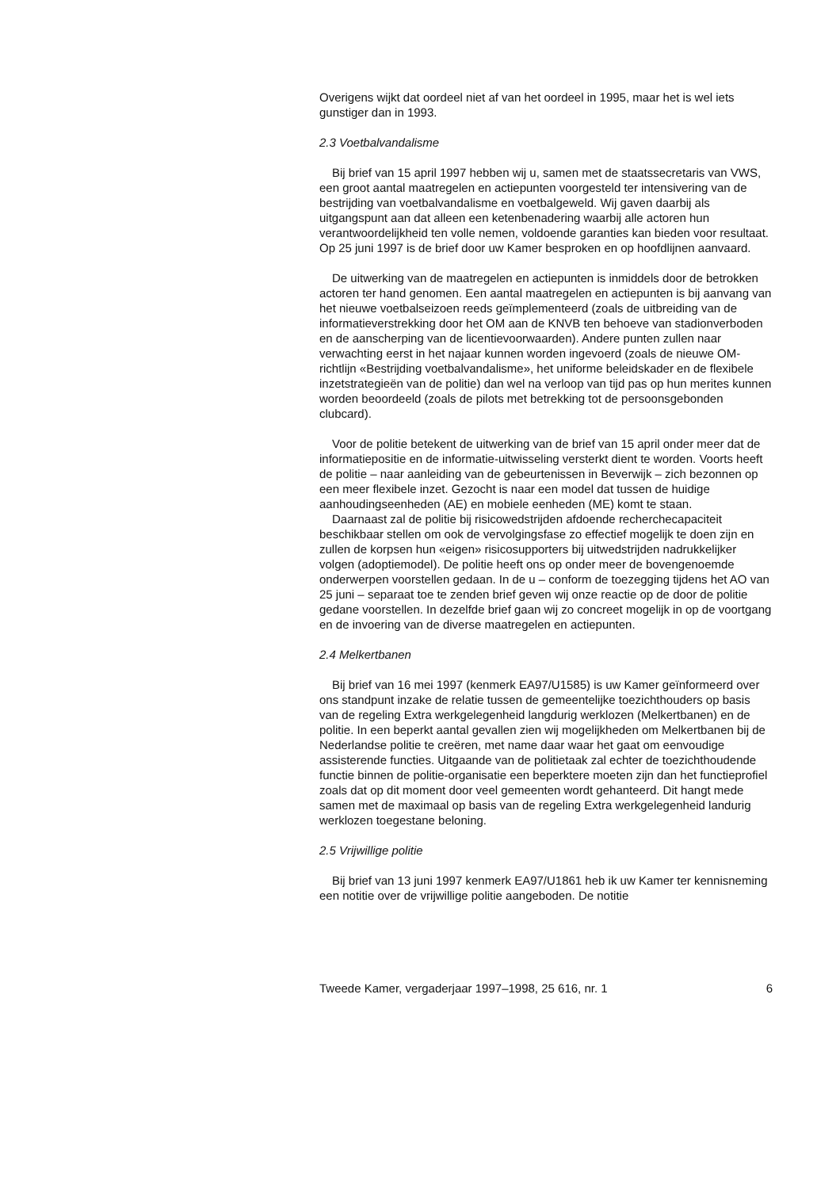Overigens wijkt dat oordeel niet af van het oordeel in 1995, maar het is wel iets gunstiger dan in 1993.
2.3 Voetbalvandalisme
Bij brief van 15 april 1997 hebben wij u, samen met de staatssecretaris van VWS, een groot aantal maatregelen en actiepunten voorgesteld ter intensivering van de bestrijding van voetbalvandalisme en voetbalgeweld. Wij gaven daarbij als uitgangspunt aan dat alleen een ketenbenadering waarbij alle actoren hun verantwoordelijkheid ten volle nemen, voldoende garanties kan bieden voor resultaat. Op 25 juni 1997 is de brief door uw Kamer besproken en op hoofdlijnen aanvaard.
De uitwerking van de maatregelen en actiepunten is inmiddels door de betrokken actoren ter hand genomen. Een aantal maatregelen en actiepunten is bij aanvang van het nieuwe voetbalseizoen reeds geïmplementeerd (zoals de uitbreiding van de informatieverstrekking door het OM aan de KNVB ten behoeve van stadionverboden en de aanscherping van de licentievoorwaarden). Andere punten zullen naar verwachting eerst in het najaar kunnen worden ingevoerd (zoals de nieuwe OM-richtlijn «Bestrijding voetbalvandalisme», het uniforme beleidskader en de flexibele inzetstrategieën van de politie) dan wel na verloop van tijd pas op hun merites kunnen worden beoordeeld (zoals de pilots met betrekking tot de persoonsgebonden clubcard).
Voor de politie betekent de uitwerking van de brief van 15 april onder meer dat de informatiepositie en de informatie-uitwisseling versterkt dient te worden. Voorts heeft de politie – naar aanleiding van de gebeurtenissen in Beverwijk – zich bezonnen op een meer flexibele inzet. Gezocht is naar een model dat tussen de huidige aanhoudingseenheden (AE) en mobiele eenheden (ME) komt te staan.
Daarnaast zal de politie bij risicowedstrijden afdoende recherchecapaciteit beschikbaar stellen om ook de vervolgingsfase zo effectief mogelijk te doen zijn en zullen de korpsen hun «eigen» risicosupporters bij uitwedstrijden nadrukkelijker volgen (adoptiemodel). De politie heeft ons op onder meer de bovengenoemde onderwerpen voorstellen gedaan. In de u – conform de toezegging tijdens het AO van 25 juni – separaat toe te zenden brief geven wij onze reactie op de door de politie gedane voorstellen. In dezelfde brief gaan wij zo concreet mogelijk in op de voortgang en de invoering van de diverse maatregelen en actiepunten.
2.4 Melkertbanen
Bij brief van 16 mei 1997 (kenmerk EA97/U1585) is uw Kamer geïnformeerd over ons standpunt inzake de relatie tussen de gemeentelijke toezichthouders op basis van de regeling Extra werkgelegenheid langdurig werklozen (Melkertbanen) en de politie. In een beperkt aantal gevallen zien wij mogelijkheden om Melkertbanen bij de Nederlandse politie te creëren, met name daar waar het gaat om eenvoudige assisterende functies. Uitgaande van de politietaak zal echter de toezichthoudende functie binnen de politie-organisatie een beperktere moeten zijn dan het functieprofiel zoals dat op dit moment door veel gemeenten wordt gehanteerd. Dit hangt mede samen met de maximaal op basis van de regeling Extra werkgelegenheid landurig werklozen toegestane beloning.
2.5 Vrijwillige politie
Bij brief van 13 juni 1997 kenmerk EA97/U1861 heb ik uw Kamer ter kennisneming een notitie over de vrijwillige politie aangeboden. De notitie
Tweede Kamer, vergaderjaar 1997–1998, 25 616, nr. 1 6